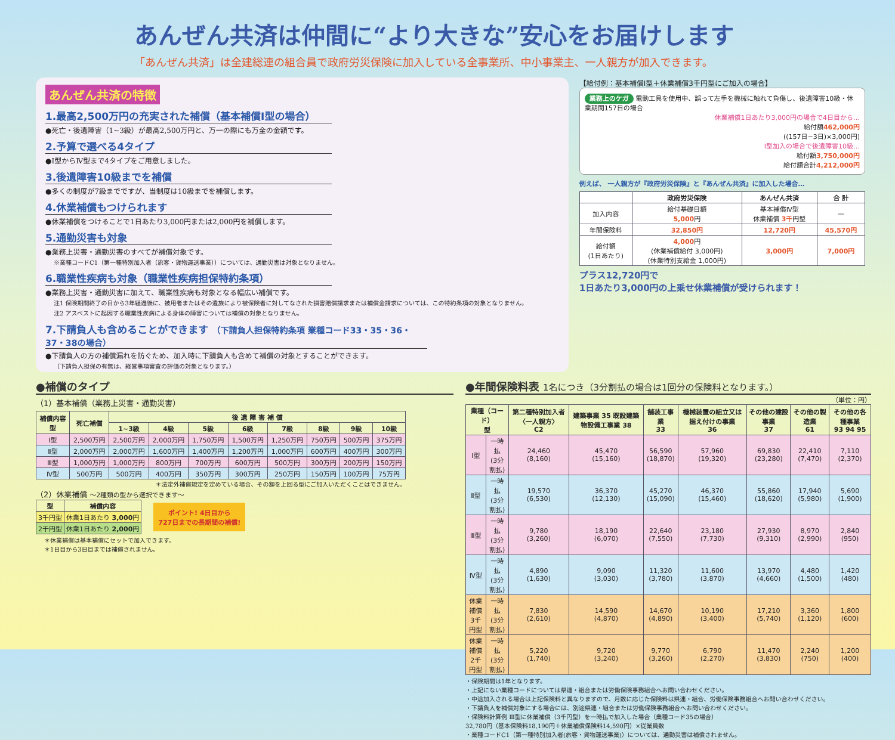あんぜん共済は仲間に“より大きな”安心をお届けします
「あんぜん共済」は全建総連の組合員で政府労災保険に加入している全事業所、中小事業主、一人親方が加入できます。
あんぜん共済の特徴
1.最高2,500万円の充実された補償（基本補償Ⅰ型の場合）
●死亡・後遺障害（1~3級）が最高2,500万円と、万一の際にも万全の金額です。
2.予算で選べる4タイプ
●Ⅰ型からⅣ型まで4タイプをご用意しました。
3.後遺障害10級までを補償
●多くの制度が7級までですが、当制度は10級までを補償します。
4.休業補償もつけられます
●休業補償をつけることで1日あたり3,000円または2,000円を補償します。
5.通勤災害も対象
●業務上災害・通勤災害のすべてが補償対象です。
※業種コードC1（第一種特別加入者（旅客・貨物運送事業））については、通勤災害は対象となりません。
6.職業性疾病も対象（職業性疾病担保特約条項）
●業務上災害・通勤災害に加えて、職業性疾病も対象となる幅広い補償です。
注1 保険期間終了の日から3年経過後に、被用者またはその遺族により被保険者に対してなされた損害賠償請求または補償金請求については、この特約条項の対象となりません。
注2 アスベストに起因する職業性疾病による身体の障害については補償の対象となりません。
7.下請負人も含めることができます （下請負人担保特約条項 業種コード33・35・36・37・38の場合）
●下請負人の方の補償漏れを防ぐため、加入時に下請負人も含めて補償の対象とすることができます。
（下請負人担保の有無は、経営事項審査の評価の対象となります。）
【給付例：基本補償Ⅰ型＋休業補償3千円型にご加入の場合】
業務上のケガ 電動工具を使用中、誤って左手を機械に触れて負傷し、後遺障害10級・休業期間157日の場合
休業補償1日あたり3,000円の場合で4日目から…
給付額462,000円
((157日−3日)×3,000円)
Ⅰ型加入の場合で後遺障害10級…
給付額3,750,000円
給付額合計4,212,000円
例えば、 一人親方が『政府労災保険』と『あんぜん共済』に加入した場合…
| | 政府労災保険 | あんぜん共済 | 合 計 |
| --- | --- | --- | --- |
| 加入内容 | 給付基礎日額 5,000 円 | 基本補償Ⅳ型 休業補償 3千 円型 | — |
| 年間保険料 | 32,850円 | 12,720円 | 45,570円 |
| 給付額 (1日あたり) | 4,000 円 (休業補償給付 3,000円) (休業特別支給金 1,000円) | 3,000円 | 7,000円 |
プラス12,720円で
1日あたり3,000円の上乗せ休業補償が受けられます！
●補償のタイプ
（1）基本補償（業務上災害・通勤災害）
| 補償内容 型 | 死亡補償 | 後 遺 障 害 補 償 | | | | | | | |
| --- | --- | --- | --- | --- | --- | --- | --- | --- | --- |
| | | 1~3級 | 4級 | 5級 | 6級 | 7級 | 8級 | 9級 | 10級 |
| Ⅰ型 | 2,500万円 | 2,500万円 | 2,000万円 | 1,750万円 | 1,500万円 | 1,250万円 | 750万円 | 500万円 | 375万円 |
| Ⅱ型 | 2,000万円 | 2,000万円 | 1,600万円 | 1,400万円 | 1,200万円 | 1,000万円 | 600万円 | 400万円 | 300万円 |
| Ⅲ型 | 1,000万円 | 1,000万円 | 800万円 | 700万円 | 600万円 | 500万円 | 300万円 | 200万円 | 150万円 |
| Ⅳ型 | 500万円 | 500万円 | 400万円 | 350万円 | 300万円 | 250万円 | 150万円 | 100万円 | 75万円 |
＊法定外補償規定を定めている場合、その額を上回る型にご加入いただくことはできません。
（2）休業補償 〜2種類の型から選択できます〜
| 型 | 補償内容 |
| --- | --- |
| 3千円型 | 休業1日あたり 3,000 円 |
| 2千円型 | 休業1日あたり 2,000 円 |
ポイント! 4日目から
727日までの長期間の補償!
＊休業補償は基本補償にセットで加入できます。
＊1日目から3日目までは補償されません。
●年間保険料表 1名につき（3分割払の場合は1回分の保険料となります。）
（単位：円）
| 業種（コード） 型 | | 第二種特別加入者〈一人親方〉 C2 | 建築事業 35 既設建築物設備工事業 38 | 舗装工事業 33 | 機械装置の組立又は据え付けの事業 36 | その他の建設事業 37 | その他の製造業 61 | その他の各種事業 93 94 95 |
| --- | --- | --- | --- | --- | --- | --- | --- | --- |
| Ⅰ型 | 一時払 (3分割払) | 24,460 (8,160) | 45,470 (15,160) | 56,590 (18,870) | 57,960 (19,320) | 69,830 (23,280) | 22,410 (7,470) | 7,110 (2,370) |
| Ⅱ型 | 一時払 (3分割払) | 19,570 (6,530) | 36,370 (12,130) | 45,270 (15,090) | 46,370 (15,460) | 55,860 (18,620) | 17,940 (5,980) | 5,690 (1,900) |
| Ⅲ型 | 一時払 (3分割払) | 9,780 (3,260) | 18,190 (6,070) | 22,640 (7,550) | 23,180 (7,730) | 27,930 (9,310) | 8,970 (2,990) | 2,840 (950) |
| Ⅳ型 | 一時払 (3分割払) | 4,890 (1,630) | 9,090 (3,030) | 11,320 (3,780) | 11,600 (3,870) | 13,970 (4,660) | 4,480 (1,500) | 1,420 (480) |
| 休業補償 3千円型 | 一時払 (3分割払) | 7,830 (2,610) | 14,590 (4,870) | 14,670 (4,890) | 10,190 (3,400) | 17,210 (5,740) | 3,360 (1,120) | 1,800 (600) |
| 休業補償 2千円型 | 一時払 (3分割払) | 5,220 (1,740) | 9,720 (3,240) | 9,770 (3,260) | 6,790 (2,270) | 11,470 (3,830) | 2,240 (750) | 1,200 (400) |
・保険期間は1年となります。
・上記にない業種コードについては県連・組合または労働保険事務組合へお問い合わせください。
・中途加入される場合は上記保険料と異なりますので、月数に応じた保険料は県連・組合、労働保険事務組合へお問い合わせください。
・下請負人を補償対象にする場合には、別途県連・組合または労働保険事務組合へお問い合わせください。
・保険料計算例 Ⅲ型に休業補償（3千円型）を一時払で加入した場合（業種コード35の場合）
32,780円（基本保険料18,190円＋休業補償保険料14,590円）×従業員数
・業種コードC1（第一種特別加入者(旅客・貨物運送事業)）については、通勤災害は補償されません。